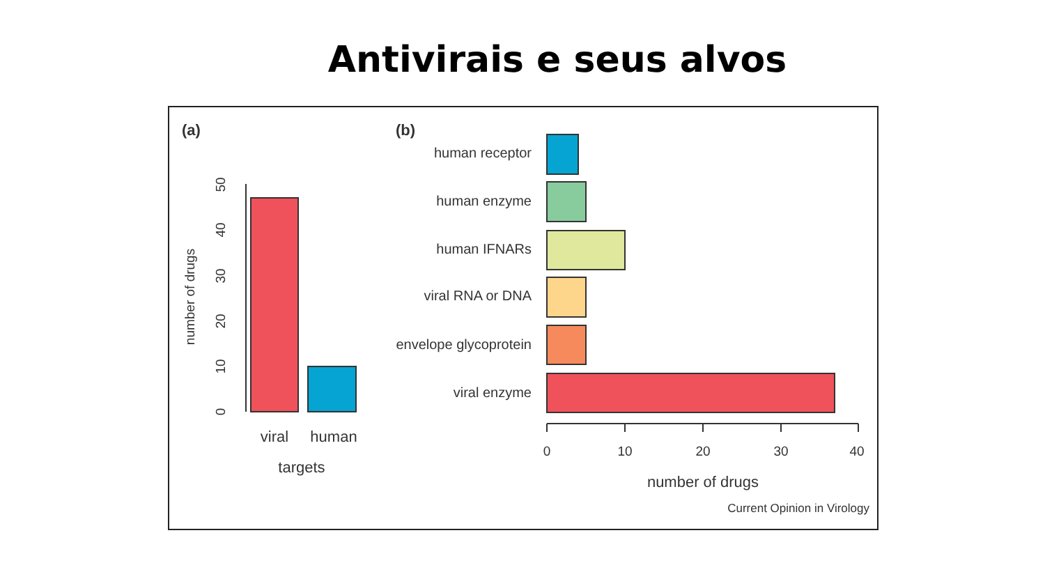Antivirais e seus alvos
(a)
(b)
0
10
20
30
40
50
number of drugs
viral
human
targets
human receptor
human enzyme
human IFNARs
viral RNA or DNA
envelope glycoprotein
viral enzyme
0
10
20
30
40
number of drugs
Current Opinion in Virology